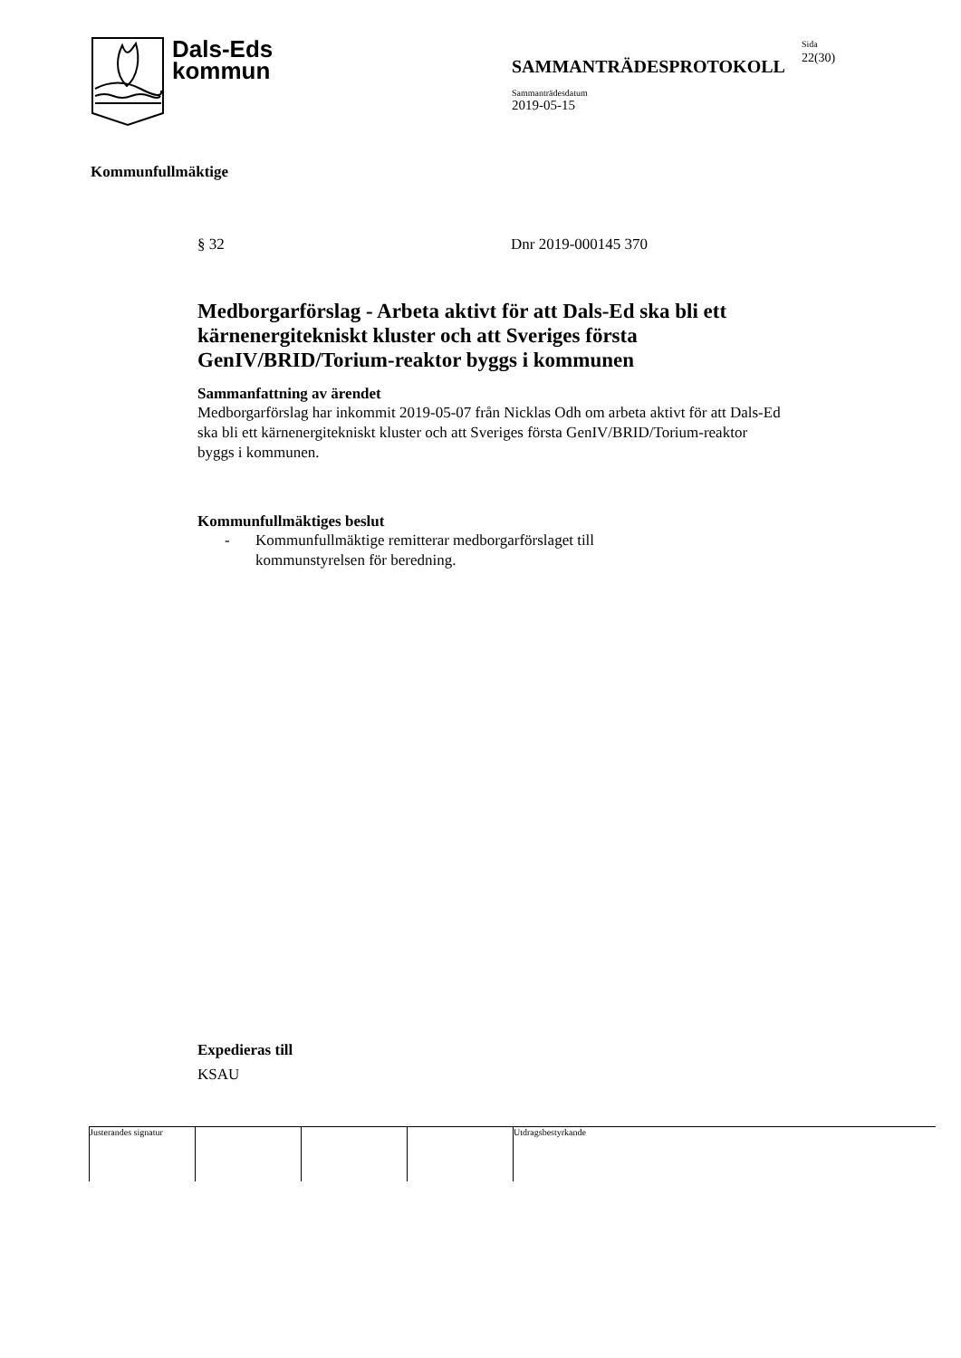Dals-Eds
kommun
SAMMANTRÄDESPROTOKOLL
Sammanträdesdatum
2019-05-15
Sida
22(30)
Kommunfullmäktige
§ 32 Dnr 2019-000145 370
Medborgarförslag - Arbeta aktivt för att Dals-Ed ska bli ett kärnenergitekniskt kluster och att Sveriges första GenIV/BRID/Torium-reaktor byggs i kommunen
Sammanfattning av ärendet
Medborgarförslag har inkommit 2019-05-07 från Nicklas Odh om arbeta aktivt för att Dals-Ed ska bli ett kärnenergitekniskt kluster och att Sveriges första GenIV/BRID/Torium-reaktor byggs i kommunen.
Kommunfullmäktiges beslut
- Kommunfullmäktige remitterar medborgarförslaget till kommunstyrelsen för beredning.
Expedieras till
KSAU
Justerandes signatur
Utdragsbestyrkande